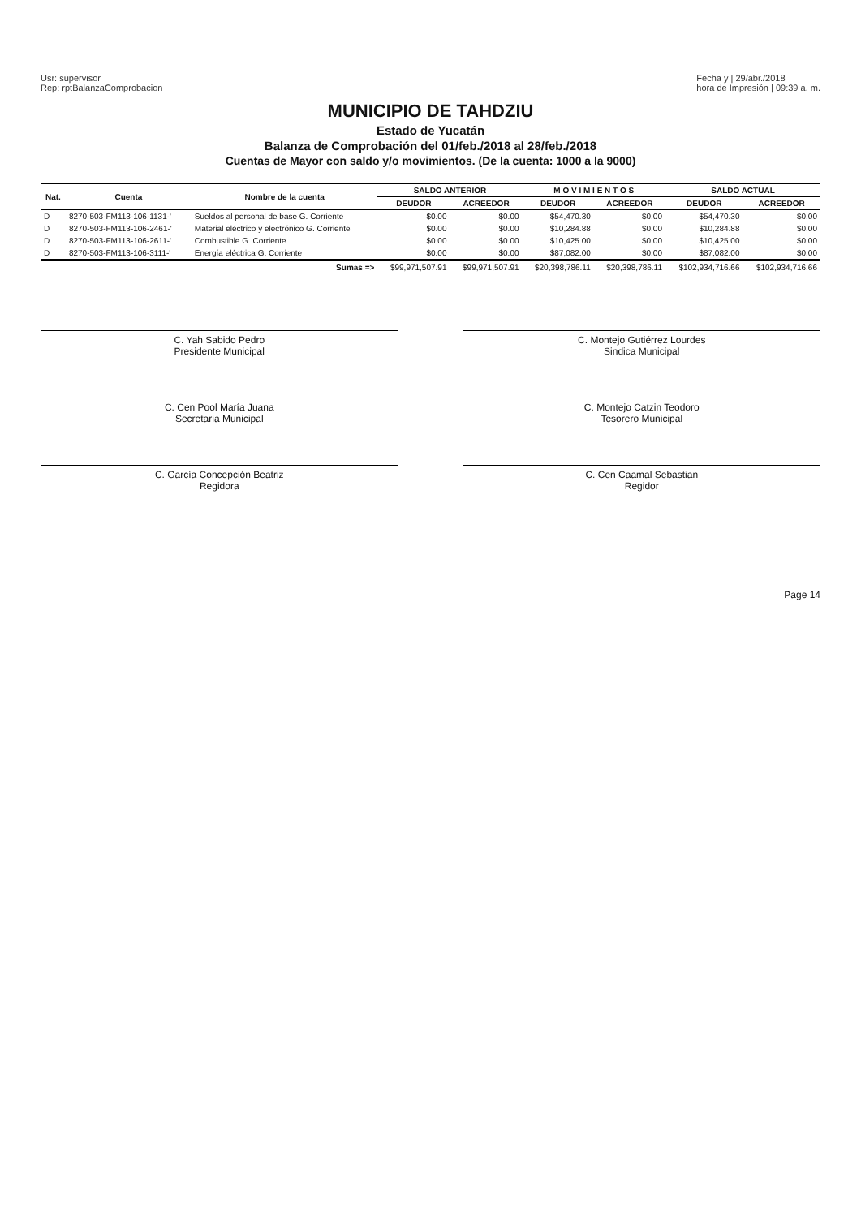Usr: supervisor
Rep: rptBalanzaComprobacion
Fecha y | 29/abr./2018
hora de Impresión | 09:39 a. m.
MUNICIPIO DE TAHDZIU
Estado de Yucatán
Balanza de Comprobación del 01/feb./2018 al 28/feb./2018
Cuentas de Mayor con saldo y/o movimientos. (De la cuenta: 1000 a la 9000)
| Nat. | Cuenta | Nombre de la cuenta | SALDO ANTERIOR | | M O V I M I E N T O S | | SALDO ACTUAL | |
| --- | --- | --- | --- | --- | --- | --- | --- | --- |
| | | | DEUDOR | ACREEDOR | DEUDOR | ACREEDOR | DEUDOR | ACREEDOR |
| D | 8270-503-FM113-106-1131-' | Sueldos al personal de base G. Corriente | $0.00 | $0.00 | $54,470.30 | $0.00 | $54,470.30 | $0.00 |
| D | 8270-503-FM113-106-2461-' | Material eléctrico y electrónico G. Corriente | $0.00 | $0.00 | $10,284.88 | $0.00 | $10,284.88 | $0.00 |
| D | 8270-503-FM113-106-2611-' | Combustible G. Corriente | $0.00 | $0.00 | $10,425.00 | $0.00 | $10,425.00 | $0.00 |
| D | 8270-503-FM113-106-3111-' | Energía eléctrica G. Corriente | $0.00 | $0.00 | $87,082.00 | $0.00 | $87,082.00 | $0.00 |
| | | Sumas => | $99,971,507.91 | $99,971,507.91 | $20,398,786.11 | $20,398,786.11 | $102,934,716.66 | $102,934,716.66 |
C. Yah Sabido Pedro
Presidente Municipal
C. Montejo Gutiérrez Lourdes
Sindica Municipal
C. Cen Pool María Juana
Secretaria Municipal
C. Montejo Catzin Teodoro
Tesorero Municipal
C. García Concepción Beatriz
Regidora
C. Cen Caamal Sebastian
Regidor
Page 14